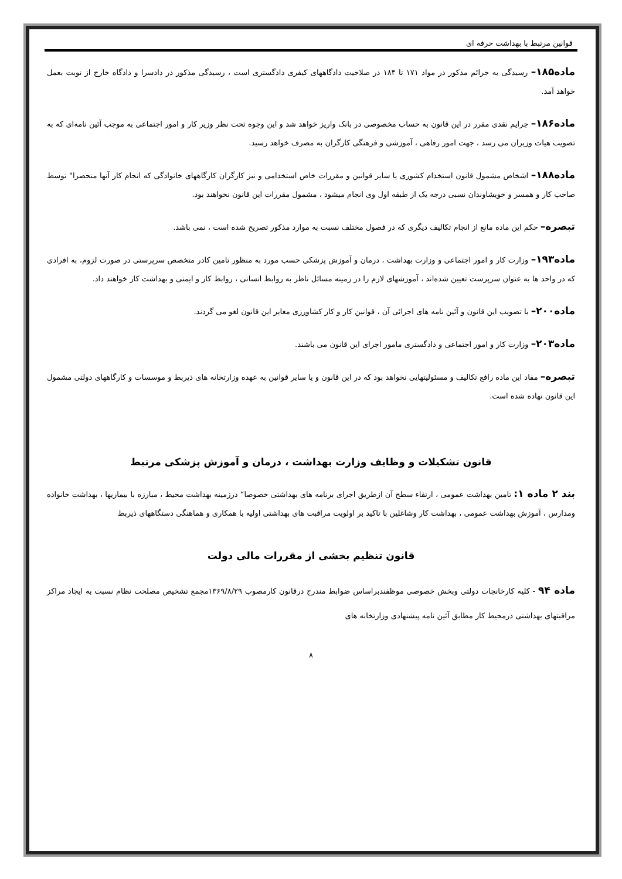قوانین مرتبط با بهداشت حرفه ای
ماده۱۸۵– رسیدگی به جرائم مذکور در مواد ۱۷۱ تا ۱۸۴ در صلاحیت دادگاههای کیفری دادگستری است ، رسیدگی مذکور در دادسرا و دادگاه خارج از نوبت بعمل خواهد آمد.
ماده۱۸۶– جرایم نقدی مقرر در این قانون به حساب مخصوصی در بانک واریز خواهد شد و این وجوه تحت نظر وزیر کار و امور اجتماعی به موجب آئین نامه‌ای که به تصویب هیات وزیران می رسد ، جهت امور رفاهی ، آموزشی و فرهنگی کارگران به مصرف خواهد رسید.
ماده۱۸۸– اشخاص مشمول قانون استخدام کشوری یا سایر قوانین و مقررات خاص استخدامی و نیز کارگران کارگاههای خانوادگی که انجام کار آنها منحصرا" توسط صاحب کار و همسر و خویشاوندان نسبی درجه یک از طبقه اول وی انجام میشود ، مشمول مقررات این قانون نخواهند بود.
تبصره– حکم این ماده مانع از انجام تکالیف دیگری که در فصول مختلف نسبت به موارد مذکور تصریح شده است ، نمی باشد.
ماده۱۹۳– وزارت کار و امور اجتماعی و وزارت بهداشت ، درمان و آموزش پزشکی حسب مورد به منظور تامین کادر متخصص سرپرستی در صورت لزوم، به افرادی که در واحد ها به عنوان سرپرست تعیین شده‌اند ، آموزشهای لازم را در زمینه مسائل ناظر به روابط انسانی ، روابط کار و ایمنی و بهداشت کار خواهند داد.
ماده۲۰۰– با تصویب این قانون و آئین نامه های اجرائی آن ، قوانین کار و کار کشاورزی مغایر این قانون لغو می گردند.
ماده۲۰۳– وزارت کار و امور اجتماعی و دادگستری مامور اجرای این قانون می باشند.
تبصره– مفاد این ماده رافع تکالیف و مسئولیتهایی نخواهد بود که در این قانون و یا سایر قوانین به عهده وزارتخانه های ذیربط و موسسات و کارگاههای دولتی مشمول این قانون نهاده شده است.
قانون تشکیلات و وظایف وزارت بهداشت ، درمان و آموزش پزشکی مرتبط
بند ۲ ماده ۱: تامین بهداشت عمومی ، ارتقاء سطح آن ازطریق اجرای برنامه های بهداشتی خصوصا“ درزمینه بهداشت محیط ، مبارزه با بیماریها ، بهداشت خانواده ومدارس ، آموزش بهداشت عمومی ، بهداشت کار وشاغلین با تاکید بر اولویت مراقبت های بهداشتی اولیه با همکاری و هماهنگی دستگاههای ذیربط
قانون تنظیم بخشی از مقررات مالی دولت
ماده ۹۴ - کلیه کارخانجات دولتی وبخش خصوصی موظفندبراساس ضوابط مندرج درقانون کارمصوب ۱۳۶۹/۸/۲۹مجمع تشخیص مصلحت نظام نسبت به ایجاد مراکز مراقبتهای بهداشتی درمحیط کار مطابق آئین نامه پیشنهادی وزارتخانه های
۸